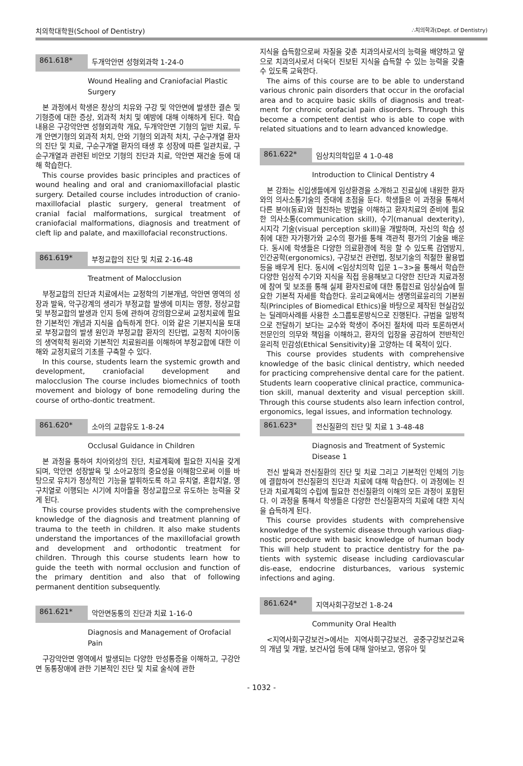치의학대학원(School of Dentistry) ∴치의학과(Dept. of Dentistry)
861.618* 두개악안면 성형외과학 1-24-0
Wound Healing and Craniofacial Plastic Surgery
본 과정에서 학생은 창상의 치유와 구강 및 악안면에 발생한 결손 및 기형증에 대한 증상, 외과적 처치 및 예방에 대해 이해하게 된다. 학습내용은 구강악안면 성형외과학 개요, 두개악안면 기형의 일반 치료, 두개 안면기형의 외과적 처치, 안와 기형의 외과적 처치, 구순구개열 환자의 진단 및 치료, 구순구개열 환자의 태생 후 성장에 따른 일관치료, 구순구개열과 관련된 비안모 기형의 진단과 치료, 악안면 재건술 등에 대해 학습한다.
This course provides basic principles and practices of wound healing and oral and craniomaxillofacial plastic surgery. Detailed course includes introduction of cranio-maxillofacial plastic surgery, general treatment of cranial facial malformations, surgical treatment of craniofacial malformations, diagnosis and treatment of cleft lip and palate, and maxillofacial reconstructions.
861.619* 부정교합의 진단 및 치료 2-16-48
Treatment of Malocclusion
부정교합의 진단과 치료에서는 교정학의 기본개념, 악안면 영역의 성장과 발육, 악구강계의 생리가 부정교합 발생에 미치는 영향, 정상교합 및 부정교합의 발생과 인지 등에 관하여 강의함으로써 교정치료에 필요한 기본적인 개념과 지식을 습득하게 한다. 이와 같은 기본지식을 토대로 부정교합의 발생 원인과 부정교합 환자의 진단법, 교정적 치아이동의 생역학적 원리와 기본적인 치료원리를 이해하여 부정교합에 대한 이해와 교정치료의 기초를 구축할 수 있다.
In this course, students learn the systemic growth and development, craniofacial development and malocclusion The course includes biomechnics of tooth movement and biology of bone remodeling during the course of ortho-dontic treatment.
861.620* 소아의 교합유도 1-8-24
Occlusal Guidance in Children
본 과정을 통하여 치아외상의 진단, 치료계획에 필요한 지식을 갖게 되며, 악안면 성장발육 및 소아교정의 중요성을 이해함으로써 이를 바탕으로 유치가 정상적인 기능을 발휘하도록 하고 유치열, 혼합치열, 영구치열로 이행되는 시기에 치아들을 정상교합으로 유도하는 능력을 갖게 된다.
This course provides students with the comprehensive knowledge of the diagnosis and treatment planning of trauma to the teeth in children. It also make students understand the importances of the maxillofacial growth and development and orthodontic treatment for children. Through this course students learn how to guide the teeth with normal occlusion and function of the primary dentition and also that of following permanent dentition subsequently.
861.621* 악안면동통의 진단과 치료 1-16-0
Diagnosis and Management of Orofacial Pain
구강악안면 영역에서 발생되는 다양한 만성통증을 이해하고, 구강안면 동통장애에 관한 기본적인 진단 및 치료 술식에 관한
지식을 습득함으로써 자질을 갖춘 치과의사로서의 능력을 배양하고 앞으로 치과의사로서 더욱더 진보된 지식을 습득할 수 있는 능력을 갖출 수 있도록 교육한다.
The aims of this course are to be able to understand various chronic pain disorders that occur in the orofacial area and to acquire basic skills of diagnosis and treat-ment for chronic orofacial pain disorders. Through this become a competent dentist who is able to cope with related situations and to learn advanced knowledge.
861.622* 임상치의학입문 4 1-0-48
Introduction to Clinical Dentistry 4
본 강좌는 신입생들에게 임상환경을 소개하고 진료실에 내원한 환자와의 의사소통기술의 증대에 초점을 둔다. 학생들은 이 과정을 통해서 다른 분야(동료)와 협진하는 방법을 이해하고 환자치료의 준비에 필요한 의사소통(communication skill), 수기(manual dexterity), 시지각 기술(visual perception skill)을 개발하며, 자신의 학습 성취에 대한 자가평가와 교수의 평가를 통해 객관적 평가의 기술을 배운다. 동시에 학생들은 다양한 의료환경에 적응 할 수 있도록 감염방지, 인간공학(ergonomics), 구강보건 관련법, 정보기술의 적절한 활용법 등을 배우게 된다. 동시에 <임상치의학 입문 1~3>을 통해서 학습한 다양한 임상적 수기와 지식을 직접 응용해보고 다양한 진단과 치료과정에 참여 및 보조를 통해 실제 환자진료에 대한 통합진료 임상실습에 필요한 기본적 자세를 학습한다. 윤리교육에서는 생명의료윤리의 기본원칙(Principles of Biomedical Ethics)을 바탕으로 제작된 현실감있는 딜레마사례를 사용한 소그룹토론방식으로 진행된다. 규범을 일방적으로 전달하기 보다는 교수와 학생이 주어진 절차에 따라 토론하면서 전문인의 의무와 책임을 이해하고, 환자의 입장을 공감하여 전반적인 윤리적 민감성(Ethical Sensitivity)을 고양하는 데 목적이 있다.
This course provides students with comprehensive knowledge of the basic clinical dentistry, which needed for practicing comprehensive dental care for the patient. Students learn cooperative clinical practice, communica-tion skill, manual dexterity and visual perception skill. Through this course students also learn infection control, ergonomics, legal issues, and information technology.
861.623* 전신질환의 진단 및 치료 1 3-48-48
Diagnosis and Treatment of Systemic Disease 1
전신 발육과 전신질환의 진단 및 치료 그리고 기본적인 인체의 기능에 결합하여 전신질환의 진단과 치료에 대해 학습한다. 이 과정에는 진단과 치료계획의 수립에 필요한 전신질환의 이해의 모든 과정이 포함된다. 이 과정을 통해서 학생들은 다양한 전신질환자의 치료에 대한 지식을 습득하게 된다.
This course provides students with comprehensive knowledge of the systemic disease through various diag-nostic procedure with basic knowledge of human body This will help student to practice dentistry for the pa-tients with systemic disease including cardiovascular dis-ease, endocrine disturbances, various systemic infections and aging.
861.624* 지역사회구강보건 1-8-24
Community Oral Health
<지역사회구강보건>에서는 지역사회구강보건, 공중구강보건교육의 개념 및 개발, 보건사업 등에 대해 알아보고, 영유아 및
- 1032 -